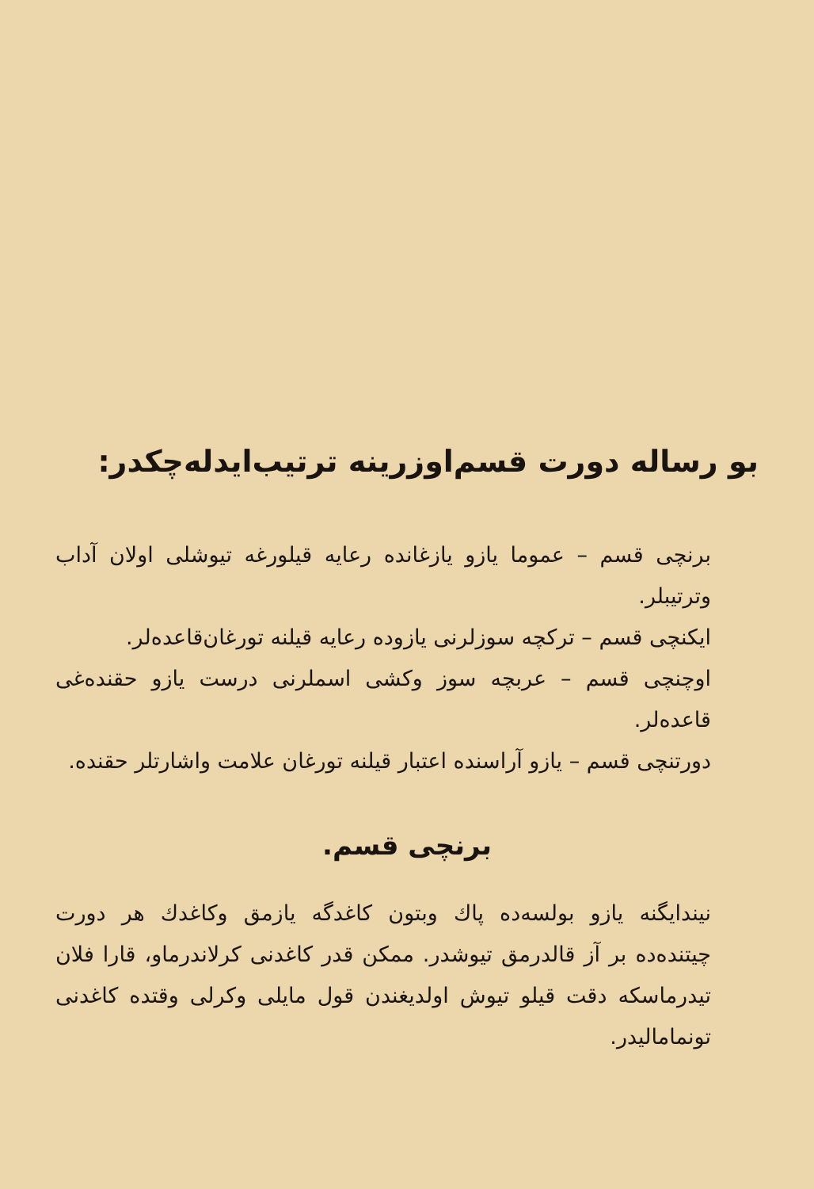بو رساله دورت قسم‌اوزرینه ترتیب‌ایدله‌چکدر:
برنچی قسم – عموما یازو یازغانده رعایه قیلورغه تیوشلی اولان آداب وترتیبلر.
ایکنچی قسم – ترکچه سوزلرنی یازوده رعایه قیلنه تورغان‌قاعده‌لر.
اوچنچی قسم – عربچه سوز وکشی اسملرنی درست یازو حقنده‌غی قاعده‌لر.
دورتنچی قسم – یازو آراسنده اعتبار قیلنه تورغان علامت واشارتلر حقنده.
برنچی قسم.
نیندایگنه یازو بولسه‌ده پاك وبتون کاغدگه یازمق وکاغدك هر دورت چیتنده‌ده بر آز قالدرمق تیوشدر. ممکن قدر کاغدنی کرلاندرماو، قارا فلان تیدرماسکه دقت قیلو تیوش اولدیغندن قول مایلی وکرلی وقتده کاغدنی تونمامالیدر.